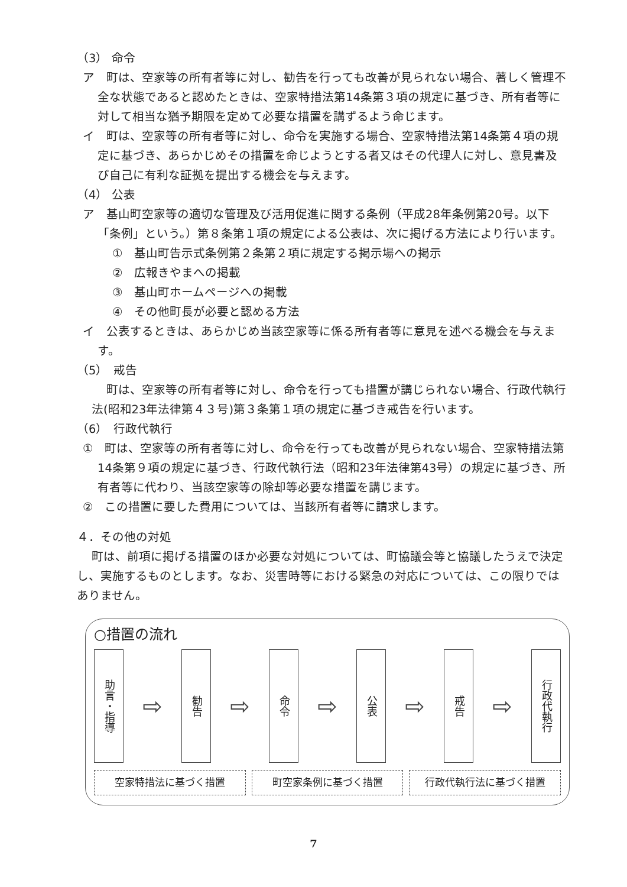（3） 命令
ア　町は、空家等の所有者等に対し、勧告を行っても改善が見られない場合、著しく管理不全な状態であると認めたときは、空家特措法第14条第３項の規定に基づき、所有者等に対して相当な猶予期限を定めて必要な措置を講ずるよう命じます。
イ　町は、空家等の所有者等に対し、命令を実施する場合、空家特措法第14条第４項の規定に基づき、あらかじめその措置を命じようとする者又はその代理人に対し、意見書及び自己に有利な証拠を提出する機会を与えます。
（4） 公表
ア　基山町空家等の適切な管理及び活用促進に関する条例（平成28年条例第20号。以下「条例」という。）第８条第１項の規定による公表は、次に掲げる方法により行います。
①　基山町告示式条例第２条第２項に規定する掲示場への掲示
②　広報きやまへの掲載
③　基山町ホームページへの掲載
④　その他町長が必要と認める方法
イ　公表するときは、あらかじめ当該空家等に係る所有者等に意見を述べる機会を与えます。
（5）　戒告
町は、空家等の所有者等に対し、命令を行っても措置が講じられない場合、行政代執行法(昭和23年法律第４３号)第３条第１項の規定に基づき戒告を行います。
（6）　行政代執行
①　町は、空家等の所有者等に対し、命令を行っても改善が見られない場合、空家特措法第14条第９項の規定に基づき、行政代執行法（昭和23年法律第43号）の規定に基づき、所有者等に代わり、当該空家等の除却等必要な措置を講じます。
②　この措置に要した費用については、当該所有者等に請求します。
４．その他の対処
町は、前項に掲げる措置のほか必要な対処については、町協議会等と協議したうえで決定し、実施するものとします。なお、災害時等における緊急の対応については、この限りではありません。
○措置の流れ
助言・指導
⇨
勧告
⇨
命令
⇨
公表
⇨
戒告
⇨
行政代執行
空家特措法に基づく措置 町空家条例に基づく措置 行政代執行法に基づく措置
7